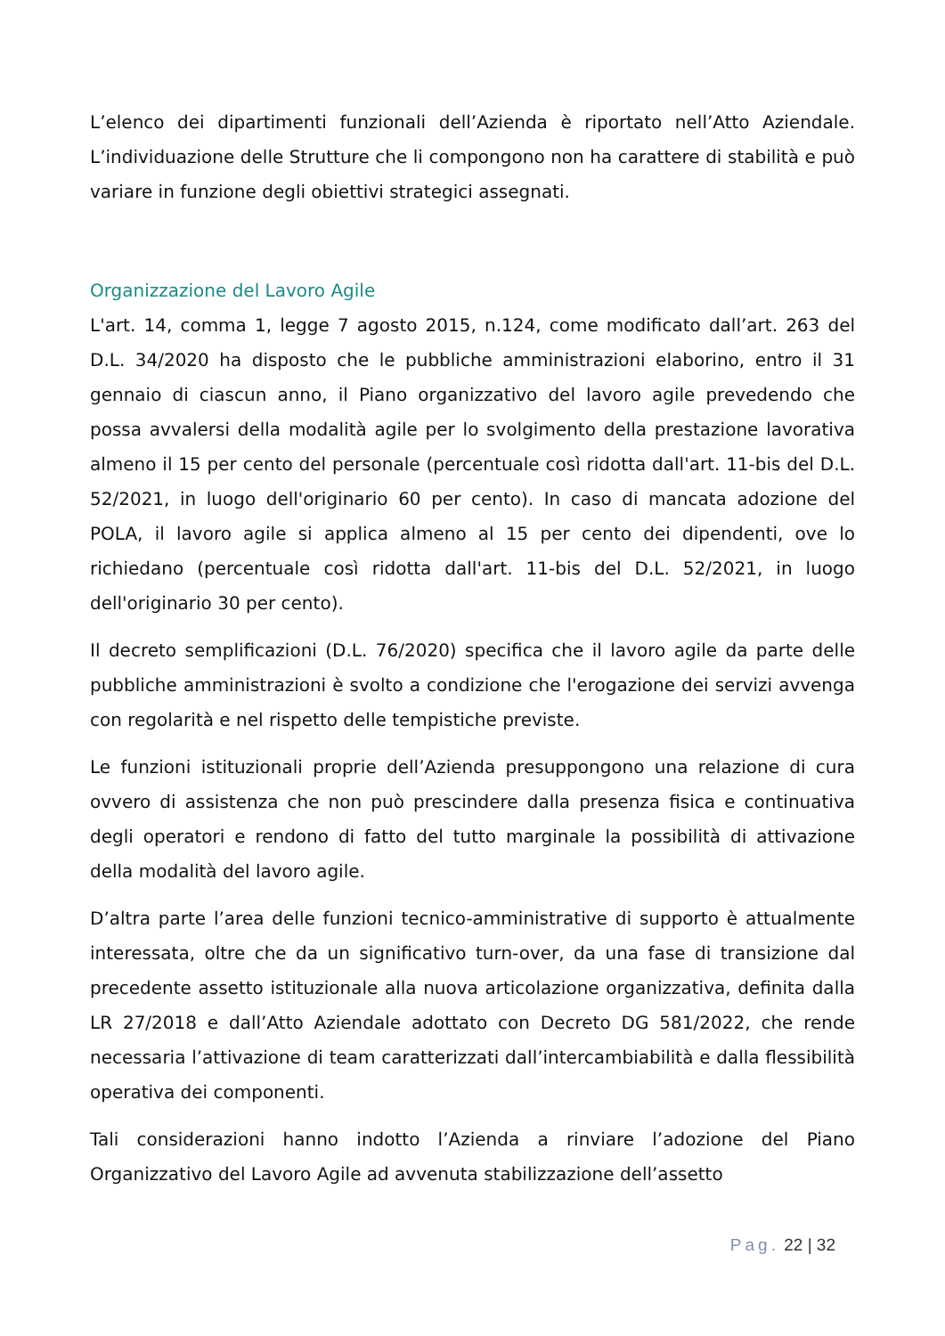L’elenco dei dipartimenti funzionali dell’Azienda è riportato nell’Atto Aziendale. L’individuazione delle Strutture che li compongono non ha carattere di stabilità e può variare in funzione degli obiettivi strategici assegnati.
Organizzazione del Lavoro Agile
L'art. 14, comma 1, legge 7 agosto 2015, n.124, come modificato dall’art. 263 del D.L. 34/2020 ha disposto che le pubbliche amministrazioni elaborino, entro il 31 gennaio di ciascun anno, il Piano organizzativo del lavoro agile prevedendo che possa avvalersi della modalità agile per lo svolgimento della prestazione lavorativa almeno il 15 per cento del personale (percentuale così ridotta dall'art. 11-bis del D.L. 52/2021, in luogo dell'originario 60 per cento). In caso di mancata adozione del POLA, il lavoro agile si applica almeno al 15 per cento dei dipendenti, ove lo richiedano (percentuale così ridotta dall'art. 11-bis del D.L. 52/2021, in luogo dell'originario 30 per cento).
Il decreto semplificazioni (D.L. 76/2020) specifica che il lavoro agile da parte delle pubbliche amministrazioni è svolto a condizione che l'erogazione dei servizi avvenga con regolarità e nel rispetto delle tempistiche previste.
Le funzioni istituzionali proprie dell’Azienda presuppongono una relazione di cura ovvero di assistenza che non può prescindere dalla presenza fisica e continuativa degli operatori e rendono di fatto del tutto marginale la possibilità di attivazione della modalità del lavoro agile.
D’altra parte l’area delle funzioni tecnico-amministrative di supporto è attualmente interessata, oltre che da un significativo turn-over, da una fase di transizione dal precedente assetto istituzionale alla nuova articolazione organizzativa, definita dalla LR 27/2018 e dall’Atto Aziendale adottato con Decreto DG 581/2022, che rende necessaria l’attivazione di team caratterizzati dall’intercambiabilità e dalla flessibilità operativa dei componenti.
Tali considerazioni hanno indotto l’Azienda a rinviare l’adozione del Piano Organizzativo del Lavoro Agile ad avvenuta stabilizzazione dell’assetto
Pag. 22 | 32